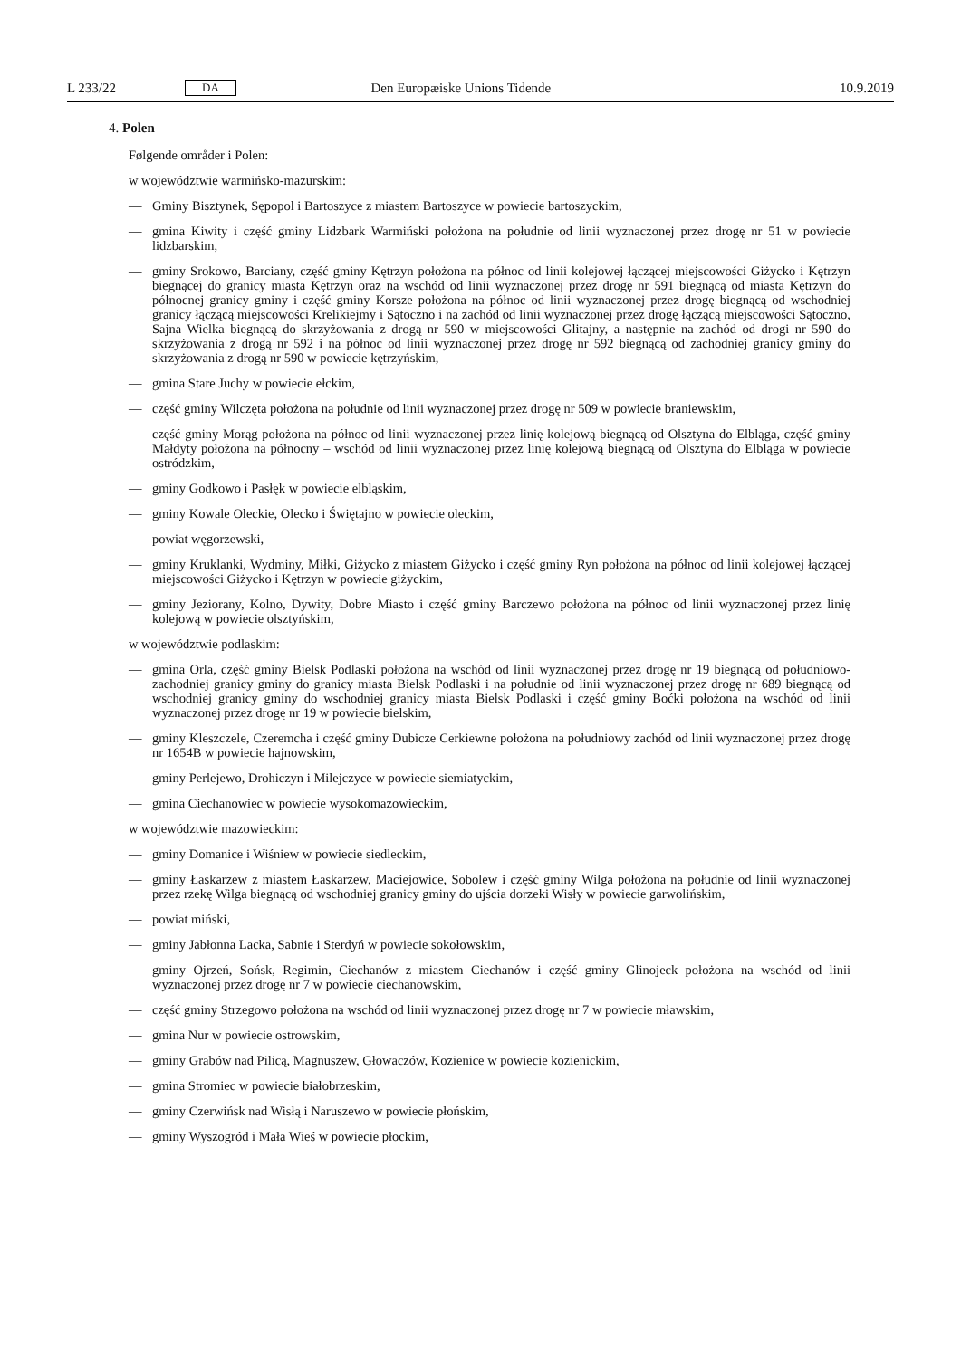L 233/22 DA Den Europæiske Unions Tidende 10.9.2019
4. Polen
Følgende områder i Polen:
w województwie warmińsko-mazurskim:
— Gminy Bisztynek, Sępopol i Bartoszyce z miastem Bartoszyce w powiecie bartoszyckim,
— gmina Kiwity i część gminy Lidzbark Warmiński położona na południe od linii wyznaczonej przez drogę nr 51 w powiecie lidzbarskim,
— gminy Srokowo, Barciany, część gminy Kętrzyn położona na północ od linii kolejowej łączącej miejscowości Giżycko i Kętrzyn biegnącej do granicy miasta Kętrzyn oraz na wschód od linii wyznaczonej przez drogę nr 591 biegnącą od miasta Kętrzyn do północnej granicy gminy i część gminy Korsze położona na północ od linii wyznaczonej przez drogę biegnącą od wschodniej granicy łączącą miejscowości Krelikiejmy i Sątoczno i na zachód od linii wyznaczonej przez drogę łączącą miejscowości Sątoczno, Sajna Wielka biegnącą do skrzyżowania z drogą nr 590 w miejscowości Glitajny, a następnie na zachód od drogi nr 590 do skrzyżowania z drogą nr 592 i na północ od linii wyznaczonej przez drogę nr 592 biegnącą od zachodniej granicy gminy do skrzyżowania z drogą nr 590 w powiecie kętrzyńskim,
— gmina Stare Juchy w powiecie ełckim,
— część gminy Wilczęta położona na południe od linii wyznaczonej przez drogę nr 509 w powiecie braniewskim,
— część gminy Morąg położona na północ od linii wyznaczonej przez linię kolejową biegnącą od Olsztyna do Elbląga, część gminy Małdyty położona na północny – wschód od linii wyznaczonej przez linię kolejową biegnącą od Olsztyna do Elbląga w powiecie ostródzkim,
— gminy Godkowo i Pasłęk w powiecie elbląskim,
— gminy Kowale Oleckie, Olecko i Świętajno w powiecie oleckim,
— powiat węgorzewski,
— gminy Kruklanki, Wydminy, Miłki, Giżycko z miastem Giżycko i część gminy Ryn położona na północ od linii kolejowej łączącej miejscowości Giżycko i Kętrzyn w powiecie giżyckim,
— gminy Jeziorany, Kolno, Dywity, Dobre Miasto i część gminy Barczewo położona na północ od linii wyznaczonej przez linię kolejową w powiecie olsztyńskim,
w województwie podlaskim:
— gmina Orla, część gminy Bielsk Podlaski położona na wschód od linii wyznaczonej przez drogę nr 19 biegnącą od południowo-zachodniej granicy gminy do granicy miasta Bielsk Podlaski i na południe od linii wyznaczonej przez drogę nr 689 biegnącą od wschodniej granicy gminy do wschodniej granicy miasta Bielsk Podlaski i część gminy Boćki położona na wschód od linii wyznaczonej przez drogę nr 19 w powiecie bielskim,
— gminy Kleszczele, Czeremcha i część gminy Dubicze Cerkiewne położona na południowy zachód od linii wyznaczonej przez drogę nr 1654B w powiecie hajnowskim,
— gminy Perlejewo, Drohiczyn i Milejczyce w powiecie siemiatyckim,
— gmina Ciechanowiec w powiecie wysokomazowieckim,
w województwie mazowieckim:
— gminy Domanice i Wiśniew w powiecie siedleckim,
— gminy Łaskarzew z miastem Łaskarzew, Maciejowice, Sobolew i część gminy Wilga położona na południe od linii wyznaczonej przez rzekę Wilga biegnącą od wschodniej granicy gminy do ujścia dorzeki Wisły w powiecie garwolińskim,
— powiat miński,
— gminy Jabłonna Lacka, Sabnie i Sterdyń w powiecie sokołowskim,
— gminy Ojrzeń, Sońsk, Regimin, Ciechanów z miastem Ciechanów i część gminy Glinojeck położona na wschód od linii wyznaczonej przez drogę nr 7 w powiecie ciechanowskim,
— część gminy Strzegowo położona na wschód od linii wyznaczonej przez drogę nr 7 w powiecie mławskim,
— gmina Nur w powiecie ostrowskim,
— gminy Grabów nad Pilicą, Magnuszew, Głowaczów, Kozienice w powiecie kozienickim,
— gmina Stromiec w powiecie białobrzeskim,
— gminy Czerwińsk nad Wisłą i Naruszewo w powiecie płońskim,
— gminy Wyszogród i Mała Wieś w powiecie płockim,